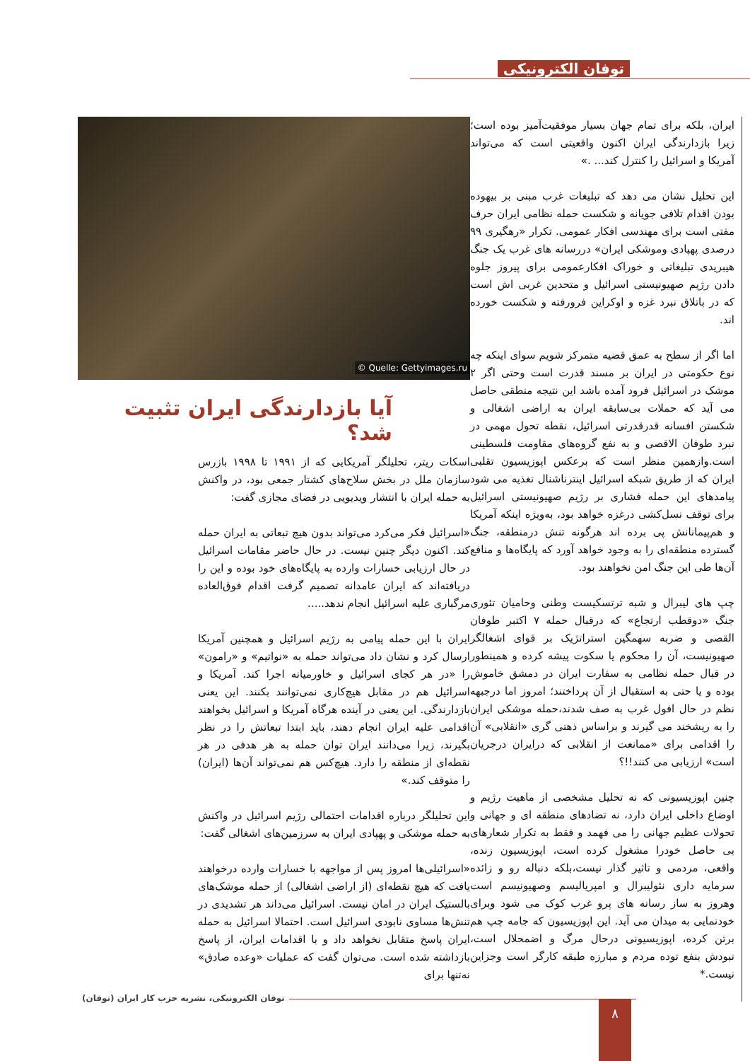توفان الکترونیکی
Quelle: Gettyimages.ru ©
آیا بازدارندگی ایران تثبیت شد؟
اسکات ریتر، تحلیلگر آمریکایی که از ۱۹۹۱ تا ۱۹۹۸ بازرس سازمان ملل در بخش سلاح‌های کشتار جمعی بود، در واکنش به حمله ایران با انتشار ویدیویی در فضای مجازی گفت:
«اسرائیل فکر می‌کرد می‌تواند بدون هیچ تبعاتی به ایران حمله کند. اکنون دیگر چنین نیست. در حال حاضر مقامات اسرائیل در حال ارزیابی خسارات وارده به پایگاه‌های خود بوده و این را دریافته‌اند که ایران عامدانه تصمیم گرفت اقدام فوق‌العاده مرگباری علیه اسرائیل انجام ندهد.....
ایران با این حمله پیامی به رژیم اسرائیل و همچنین آمریکا ارسال کرد و نشان داد می‌تواند حمله به «نواتیم» و «رامون» را «در هر کجای اسرائیل و خاورمیانه اجرا کند. آمریکا و اسرائیل هم در مقابل هیچ‌کاری نمی‌توانند بکنند. این یعنی بازدارندگی. این یعنی در آینده هرگاه آمریکا و اسرائیل بخواهند اقدامی علیه ایران انجام دهند، باید ابتدا تبعاتش را در نظر بگیرند، زیرا می‌دانند ایران توان حمله به هر هدفی در هر نقطه‌ای از منطقه را دارد. هیچ‌کس هم نمی‌تواند آن‌ها (ایران) را متوقف کند.»
این تحلیلگر درباره اقدامات احتمالی رژیم اسرائیل در واکنش به حمله موشکی و پهپادی ایران به سرزمین‌های اشغالی گفت:
«اسرائیلی‌ها امروز پس از مواجهه با خسارات وارده درخواهند یافت که هیچ نقطه‌ای (از اراضی اشغالی) از حمله موشک‌های بالستیک ایران در امان نیست. اسرائیل می‌داند هر تشدیدی در تنش‌ها مساوی نابودی اسرائیل است. احتمالا اسرائیل به حمله ایران پاسخ متقابل نخواهد داد و با اقدامات ایران، از پاسخ بازداشته شده است. می‌توان گفت که عملیات «وعده صادق» نه‌تنها برای
ایران، بلکه برای تمام جهان بسیار موفقیت‌آمیز بوده است؛ زیرا بازدارندگی ایران اکنون واقعیتی است که می‌تواند آمریکا و اسرائیل را کنترل کند... .»
این تحلیل نشان می دهد که تبلیغات غرب مبنی بر بیهوده بودن اقدام تلافی جویانه و شکست حمله نظامی ایران حرف مفتی است برای مهندسی افکار عمومی. تکرار «رهگیری ۹۹ درصدی پهپادی وموشکی ایران» دررسانه های غرب یک جنگ هیبریدی تبلیغاتی و خوراک افکارعمومی برای پیروز جلوه دادن رژیم صهیونیستی اسرائیل و متحدین غربی اش است که در باتلاق نبرد غزه و اوکراین فرورفته و شکست خورده اند.
اما اگر از سطح به عمق قضیه متمرکز شویم سوای اینکه چه نوع حکومتی در ایران بر مسند قدرت است وحتی اگر ۲ موشک در اسرائیل فرود آمده باشد این نتیجه منطقی حاصل می آید که حملات بی‌سابقه ایران به اراضی اشغالی و شکستن افسانه قدرقدرتی اسرائیل، نقطه تحول مهمی در نبرد طوفان الاقصی و به نفع گروه‌های مقاومت فلسطینی است.وازهمین منظر است که برعکس اپوزیسیون تقلبی ایران که از طریق شبکه اسرائیل اینترناشنال تغذیه می شود پیامدهای این حمله فشاری بر رژیم صهیونیستی اسرائیل برای توقف نسل‌کشی درغزه خواهد بود، به‌ویژه اینکه آمریکا و هم‌پیمانانش پی برده اند هرگونه تنش درمنطقه، جنگ گسترده منطقه‌ای را به وجود خواهد آورد که پایگاه‌ها و منافع آن‌ها طی این جنگ امن نخواهند بود.
چپ های لیبرال و شبه ترتسکیست وطنی وحامیان تئوری جنگ «دوقطب ارتجاع» که درقبال حمله ۷ اکتبر طوفان القصی و ضربه سهمگین استراتژیک بر قوای اشغالگر صهیونیست، آن را محکوم یا سکوت پیشه کرده و همینطور در قبال حمله نظامی به سفارت ایران در دمشق خاموش بوده و یا حتی به استقبال از آن پرداختند؛ امروز اما درجبهه نظم در حال افول غرب به صف شدند،حمله موشکی ایران را به ریشخند می گیرند و براساس ذهنی گری «انقلابی» آن را اقدامی برای «ممانعت از انقلابی که درایران درجریان است» ارزیابی می کنند!!؟
چنین اپوزیسیونی که نه تحلیل مشخصی از ماهیت رژیم و اوضاع داخلی ایران دارد، نه تضادهای منطقه ای و جهانی و تحولات عظیم جهانی را می فهمد و فقط به تکرار شعارهای بی حاصل خودرا مشغول کرده است، اپوزیسیون زنده، واقعی، مردمی و تاثیر گذار نیست،بلکه دنباله رو و زائده سرمایه داری نئولیبرال و امپریالیسم وصهیونیسم است وهروز به ساز رسانه های پرو غرب کوک می شود وبرای خودنمایی به میدان می آید. این اپوزیسیون که جامه چپ هم برتن کرده، اپوزیسیونی درحال مرگ و اضمحلال است، نبودش بنفع توده مردم و مبارزه طبقه کارگر است وجزاین نیست.*
توفان الکترونیکی، نشریه حزب کار ایران (توفان) ۸